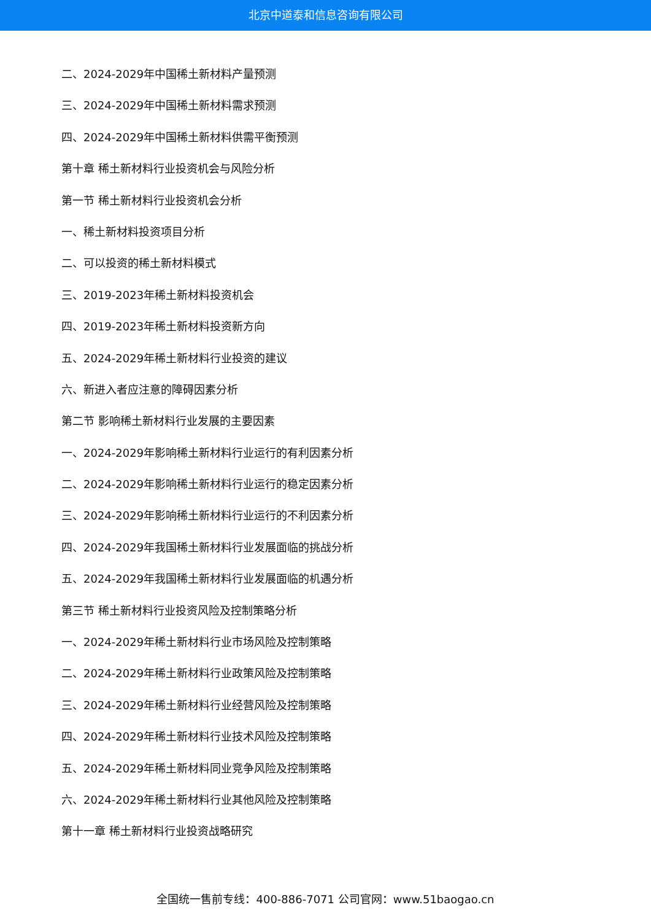北京中道泰和信息咨询有限公司
二、2024-2029年中国稀土新材料产量预测
三、2024-2029年中国稀土新材料需求预测
四、2024-2029年中国稀土新材料供需平衡预测
第十章 稀土新材料行业投资机会与风险分析
第一节 稀土新材料行业投资机会分析
一、稀土新材料投资项目分析
二、可以投资的稀土新材料模式
三、2019-2023年稀土新材料投资机会
四、2019-2023年稀土新材料投资新方向
五、2024-2029年稀土新材料行业投资的建议
六、新进入者应注意的障碍因素分析
第二节 影响稀土新材料行业发展的主要因素
一、2024-2029年影响稀土新材料行业运行的有利因素分析
二、2024-2029年影响稀土新材料行业运行的稳定因素分析
三、2024-2029年影响稀土新材料行业运行的不利因素分析
四、2024-2029年我国稀土新材料行业发展面临的挑战分析
五、2024-2029年我国稀土新材料行业发展面临的机遇分析
第三节 稀土新材料行业投资风险及控制策略分析
一、2024-2029年稀土新材料行业市场风险及控制策略
二、2024-2029年稀土新材料行业政策风险及控制策略
三、2024-2029年稀土新材料行业经营风险及控制策略
四、2024-2029年稀土新材料行业技术风险及控制策略
五、2024-2029年稀土新材料同业竞争风险及控制策略
六、2024-2029年稀土新材料行业其他风险及控制策略
第十一章 稀土新材料行业投资战略研究
全国统一售前专线：400-886-7071 公司官网：www.51baogao.cn